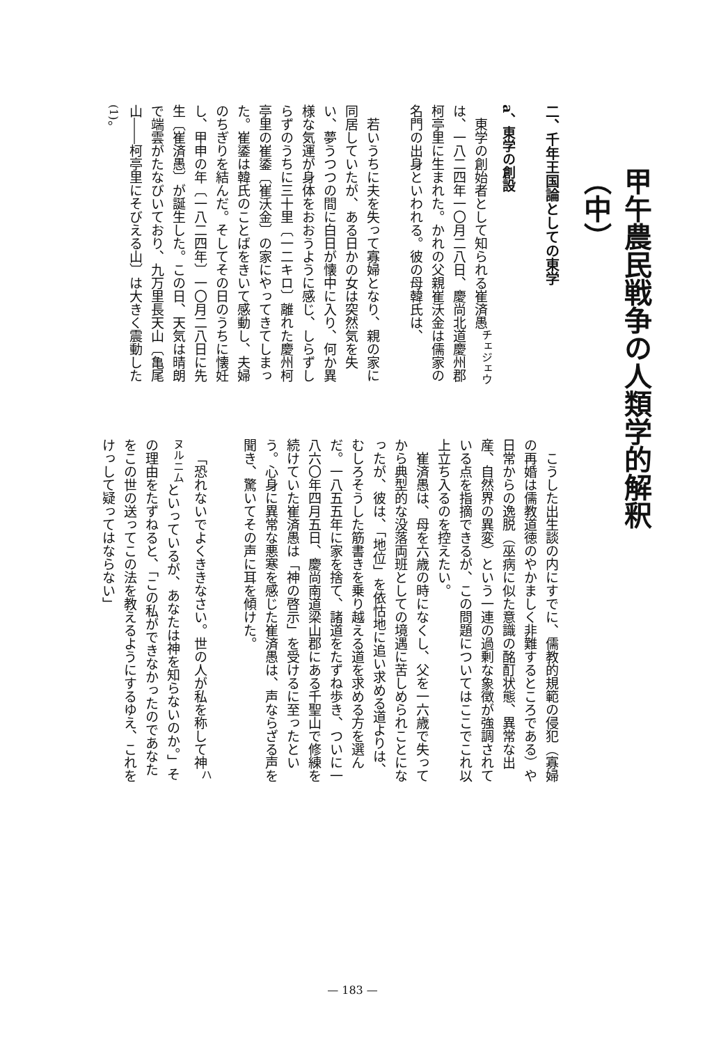甲午農民戦争の人類学的解釈（中）
二、千年王国論としての東学
a、東学の創設
東学の創始者として知られる崔済愚<sup>チェジェウ</sup>は、一八二四年一〇月二八日、慶尚北道慶州郡柯亭里に生まれた。かれの父親崔沃金は儒家の名門の出身といわれる。彼の母韓氏は、
若いうちに夫を失って寡婦となり、親の家に同居していたが、ある日かの女は突然気を失い、夢うつつの間に白日が懐中に入り、何か異様な気運が身体をおおうように感じ、しらずしらずのうちに三十里〔一二キロ〕離れた慶州柯亭里の崔鋈〔崔沃金〕の家にやってきてしまった。崔鋈は韓氏のことばをきいて感動し、夫婦のちぎりを結んだ。そしてその日のうちに懐妊し、甲申の年〔一八二四年〕一〇月二八日に先生〔崔済愚〕が誕生した。この日、天気は晴朗で端雲がたなびいており、九万里長天山〔亀尾山――柯亭里にそびえる山〕は大きく震動した<sup>(1)</sup>。
こうした出生談の内にすでに、儒教的規範の侵犯（寡婦の再婚は儒教道徳のやかましく非難するところである）や日常からの逸脱（巫病に似た意識の酩酊状態、異常な出産、自然界の異変）という一連の過剰な象徴が強調されている点を指摘できるが、この問題についてはここでこれ以上立ち入るのを控えたい。
崔済愚は、母を六歳の時になくし、父を一六歳で失ってから典型的な没落両班としての境遇に苦しめられことになったが、彼は、「地位」を依怙地に追い求める道よりは、むしろそうした筋書きを乗り越える道を求める方を選んだ。一八五五年に家を捨て、諸道をたずね歩き、ついに一八六〇年四月五日、慶尚南道梁山郡にある千聖山で修練を続けていた崔済愚は「神の啓示」を受けるに至ったという。心身に異常な悪寒を感じた崔済愚は、声ならざる声を聞き、驚いてその声に耳を傾けた。
「恐れないでよくききなさい。世の人が私を称して神<sup>ハヌルニム</sup>といっているが、あなたは神を知らないのか。」その理由をたずねると、「この私ができなかったのであなたをこの世の送ってこの法を教えるようにするゆえ、これをけっして疑ってはならない」
— 183 —